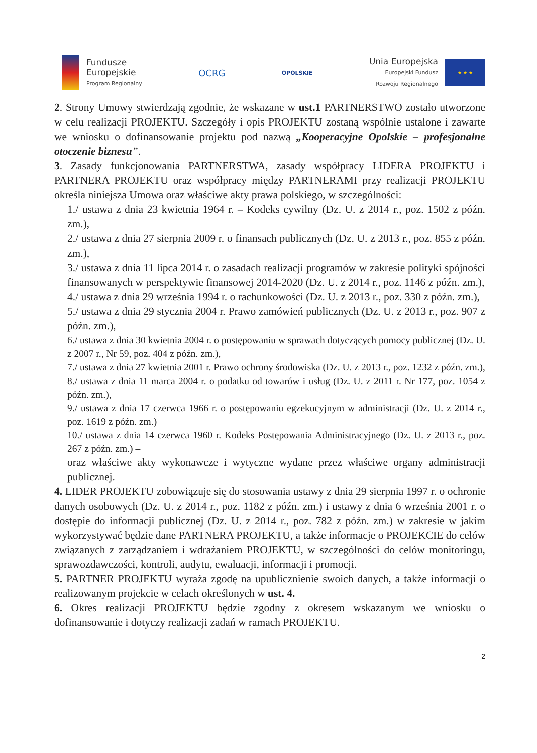Fundusze
Europejskie
Program Regionalny
OCRG
OPOLSKIE
Unia Europejska
Europejski Fundusz
Rozwoju Regionalnego
★ ★ ★
2. Strony Umowy stwierdzają zgodnie, że wskazane w ust.1 PARTNERSTWO zostało utworzone w celu realizacji PROJEKTU. Szczegóły i opis PROJEKTU zostaną wspólnie ustalone i zawarte we wniosku o dofinansowanie projektu pod nazwą „Kooperacyjne Opolskie – profesjonalne otoczenie biznesu”.
3. Zasady funkcjonowania PARTNERSTWA, zasady współpracy LIDERA PROJEKTU i PARTNERA PROJEKTU oraz współpracy między PARTNERAMI przy realizacji PROJEKTU określa niniejsza Umowa oraz właściwe akty prawa polskiego, w szczególności:
1./ ustawa z dnia 23 kwietnia 1964 r. – Kodeks cywilny (Dz. U. z 2014 r., poz. 1502 z późn. zm.),
2./ ustawa z dnia 27 sierpnia 2009 r. o finansach publicznych (Dz. U. z 2013 r., poz. 855 z późn. zm.),
3./ ustawa z dnia 11 lipca 2014 r. o zasadach realizacji programów w zakresie polityki spójności finansowanych w perspektywie finansowej 2014-2020 (Dz. U. z 2014 r., poz. 1146 z późn. zm.),
4./ ustawa z dnia 29 września 1994 r. o rachunkowości (Dz. U. z 2013 r., poz. 330 z późn. zm.),
5./ ustawa z dnia 29 stycznia 2004 r. Prawo zamówień publicznych (Dz. U. z 2013 r., poz. 907 z późn. zm.),
6./ ustawa z dnia 30 kwietnia 2004 r. o postępowaniu w sprawach dotyczących pomocy publicznej (Dz. U. z 2007 r., Nr 59, poz. 404 z późn. zm.),
7./ ustawa z dnia 27 kwietnia 2001 r. Prawo ochrony środowiska (Dz. U. z 2013 r., poz. 1232 z późn. zm.),
8./ ustawa z dnia 11 marca 2004 r. o podatku od towarów i usług (Dz. U. z 2011 r. Nr 177, poz. 1054 z późn. zm.),
9./ ustawa z dnia 17 czerwca 1966 r. o postępowaniu egzekucyjnym w administracji (Dz. U. z 2014 r., poz. 1619 z późn. zm.)
10./ ustawa z dnia 14 czerwca 1960 r. Kodeks Postępowania Administracyjnego (Dz. U. z 2013 r., poz. 267 z późn. zm.) –
oraz właściwe akty wykonawcze i wytyczne wydane przez właściwe organy administracji publicznej.
4. LIDER PROJEKTU zobowiązuje się do stosowania ustawy z dnia 29 sierpnia 1997 r. o ochronie danych osobowych (Dz. U. z 2014 r., poz. 1182 z późn. zm.) i ustawy z dnia 6 września 2001 r. o dostępie do informacji publicznej (Dz. U. z 2014 r., poz. 782 z późn. zm.) w zakresie w jakim wykorzystywać będzie dane PARTNERA PROJEKTU, a także informacje o PROJEKCIE do celów związanych z zarządzaniem i wdrażaniem PROJEKTU, w szczególności do celów monitoringu, sprawozdawczości, kontroli, audytu, ewaluacji, informacji i promocji.
5. PARTNER PROJEKTU wyraża zgodę na upublicznienie swoich danych, a także informacji o realizowanym projekcie w celach określonych w ust. 4.
6. Okres realizacji PROJEKTU będzie zgodny z okresem wskazanym we wniosku o dofinansowanie i dotyczy realizacji zadań w ramach PROJEKTU.
2